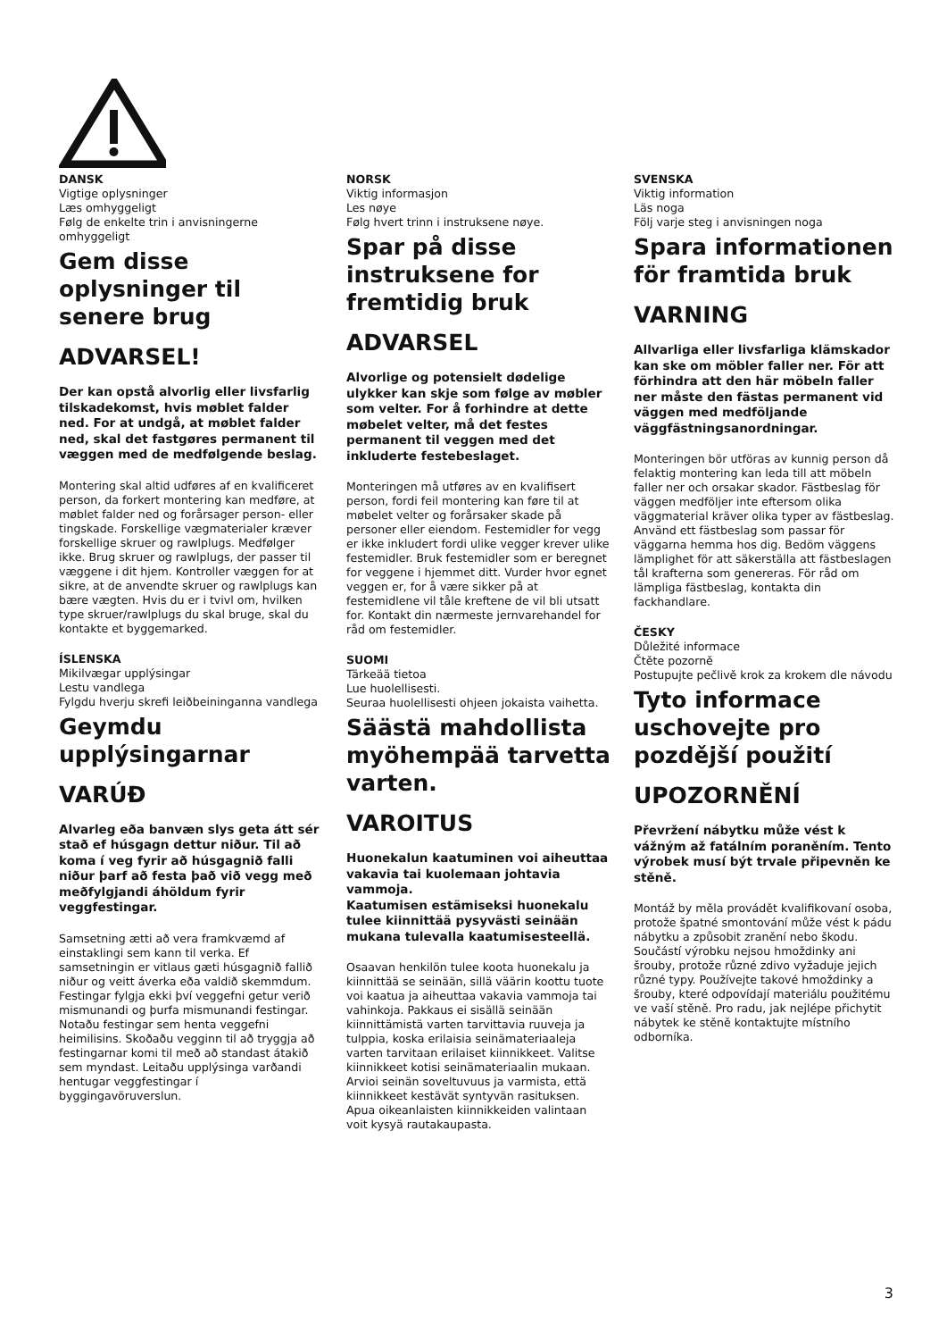DANSK
Vigtige oplysninger
Læs omhyggeligt
Følg de enkelte trin i anvisningerne omhyggeligt
Gem disse oplysninger til senere brug
ADVARSEL!
Der kan opstå alvorlig eller livsfarlig tilskadekomst, hvis møblet falder ned. For at undgå, at møblet falder ned, skal det fastgøres permanent til væggen med de medfølgende beslag.
Montering skal altid udføres af en kvalificeret person, da forkert montering kan medføre, at møblet falder ned og forårsager person- eller tingskade. Forskellige vægmaterialer kræver forskellige skruer og rawlplugs. Medfølger ikke. Brug skruer og rawlplugs, der passer til væggene i dit hjem. Kontroller væggen for at sikre, at de anvendte skruer og rawlplugs kan bære vægten. Hvis du er i tvivl om, hvilken type skruer/rawlplugs du skal bruge, skal du kontakte et byggemarked.
ÍSLENSKA
Mikilvægar upplýsingar
Lestu vandlega
Fylgdu hverju skrefi leiðbeininganna vandlega
Geymdu upplýsingarnar
VARÚÐ
Alvarleg eða banvæn slys geta átt sér stað ef húsgagn dettur niður. Til að koma í veg fyrir að húsgagnið falli niður þarf að festa það við vegg með meðfylgjandi áhöldum fyrir veggfestingar.
Samsetning ætti að vera framkvæmd af einstaklingi sem kann til verka. Ef samsetningin er vitlaus gæti húsgagnið fallið niður og veitt áverka eða valdið skemmdum. Festingar fylgja ekki því veggefni getur verið mismunandi og þurfa mismunandi festingar. Notaðu festingar sem henta veggefni heimilisins. Skoðaðu vegginn til að tryggja að festingarnar komi til með að standast átakið sem myndast. Leitaðu upplýsinga varðandi hentugar veggfestingar í byggingavöruverslun.
NORSK
Viktig informasjon
Les nøye
Følg hvert trinn i instruksene nøye.
Spar på disse instruksene for fremtidig bruk
ADVARSEL
Alvorlige og potensielt dødelige ulykker kan skje som følge av møbler som velter. For å forhindre at dette møbelet velter, må det festes permanent til veggen med det inkluderte festebeslaget.
Monteringen må utføres av en kvalifisert person, fordi feil montering kan føre til at møbelet velter og forårsaker skade på personer eller eiendom. Festemidler for vegg er ikke inkludert fordi ulike vegger krever ulike festemidler. Bruk festemidler som er beregnet for veggene i hjemmet ditt. Vurder hvor egnet veggen er, for å være sikker på at festemidlene vil tåle kreftene de vil bli utsatt for. Kontakt din nærmeste jernvarehandel for råd om festemidler.
SUOMI
Tärkeää tietoa
Lue huolellisesti.
Seuraa huolellisesti ohjeen jokaista vaihetta.
Säästä mahdollista myöhempää tarvetta varten.
VAROITUS
Huonekalun kaatuminen voi aiheuttaa vakavia tai kuolemaan johtavia vammoja.
Kaatumisen estämiseksi huonekalu tulee kiinnittää pysyvästi seinään mukana tulevalla kaatumisesteellä.
Osaavan henkilön tulee koota huonekalu ja kiinnittää se seinään, sillä väärin koottu tuote voi kaatua ja aiheuttaa vakavia vammoja tai vahinkoja. Pakkaus ei sisällä seinään kiinnittämistä varten tarvittavia ruuveja ja tulppia, koska erilaisia seinämateriaaleja varten tarvitaan erilaiset kiinnikkeet. Valitse kiinnikkeet kotisi seinämateriaalin mukaan. Arvioi seinän soveltuvuus ja varmista, että kiinnikkeet kestävät syntyvän rasituksen. Apua oikeanlaisten kiinnikkeiden valintaan voit kysyä rautakaupasta.
SVENSKA
Viktig information
Läs noga
Följ varje steg i anvisningen noga
Spara informationen för framtida bruk
VARNING
Allvarliga eller livsfarliga klämskador kan ske om möbler faller ner. För att förhindra att den här möbeln faller ner måste den fästas permanent vid väggen med medföljande väggfästningsanordningar.
Monteringen bör utföras av kunnig person då felaktig montering kan leda till att möbeln faller ner och orsakar skador. Fästbeslag för väggen medföljer inte eftersom olika väggmaterial kräver olika typer av fästbeslag. Använd ett fästbeslag som passar för väggarna hemma hos dig. Bedöm väggens lämplighet för att säkerställa att fästbeslagen tål krafterna som genereras. För råd om lämpliga fästbeslag, kontakta din fackhandlare.
ČESKY
Důležité informace
Čtěte pozorně
Postupujte pečlivě krok za krokem dle návodu
Tyto informace uschovejte pro pozdější použití
UPOZORNĚNÍ
Převržení nábytku může vést k vážným až fatálním poraněním. Tento výrobek musí být trvale připevněn ke stěně.
Montáž by měla provádět kvalifikovaní osoba, protože špatné smontování může vést k pádu nábytku a způsobit zranění nebo škodu. Součástí výrobku nejsou hmoždinky ani šrouby, protože různé zdivo vyžaduje jejich různé typy. Používejte takové hmoždinky a šrouby, které odpovídají materiálu použitému ve vaší stěně. Pro radu, jak nejlépe přichytit nábytek ke stěně kontaktujte místního odborníka.
3